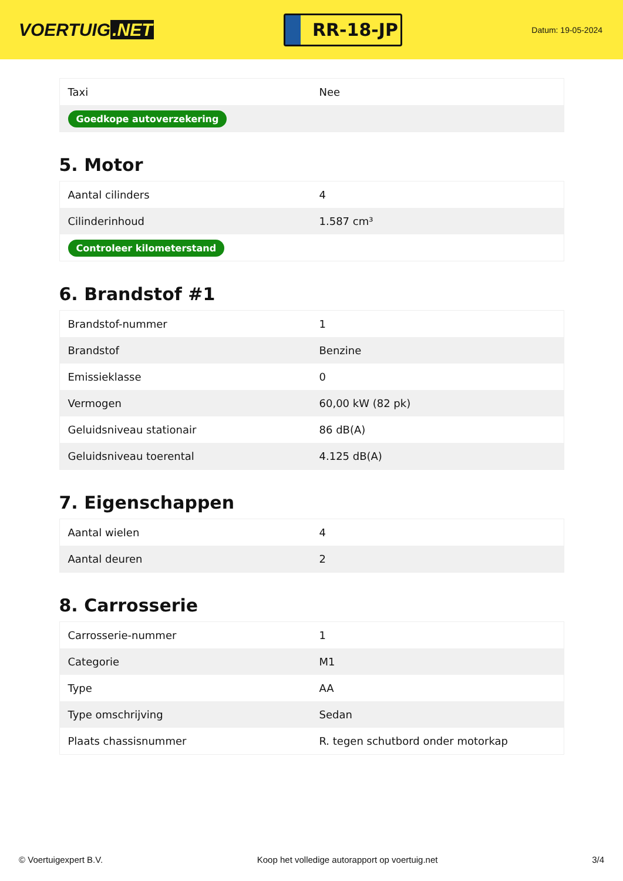VOERTUIG.NET
RR-18-JP
Datum: 19-05-2024
| Taxi | Nee |
| Goedkope autoverzekering | |
5. Motor
| Aantal cilinders | 4 |
| Cilinderinhoud | 1.587 cm³ |
| Controleer kilometerstand | |
6. Brandstof #1
| Brandstof-nummer | 1 |
| Brandstof | Benzine |
| Emissieklasse | 0 |
| Vermogen | 60,00 kW (82 pk) |
| Geluidsniveau stationair | 86 dB(A) |
| Geluidsniveau toerental | 4.125 dB(A) |
7. Eigenschappen
| Aantal wielen | 4 |
| Aantal deuren | 2 |
8. Carrosserie
| Carrosserie-nummer | 1 |
| Categorie | M1 |
| Type | AA |
| Type omschrijving | Sedan |
| Plaats chassisnummer | R. tegen schutbord onder motorkap |
© Voertuigexpert B.V. Koop het volledige autorapport op voertuig.net 3/4